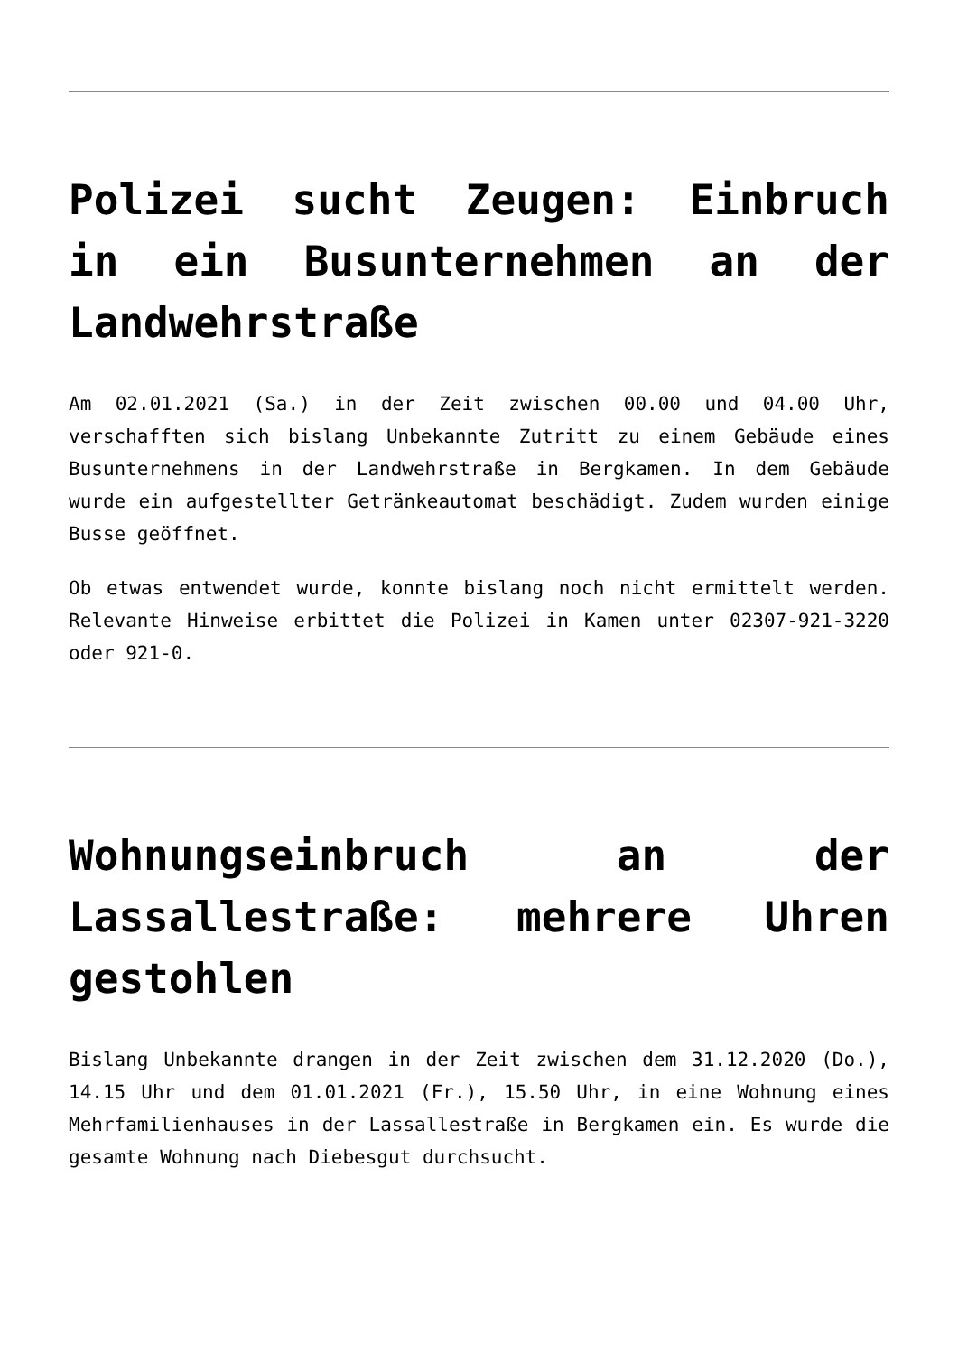Polizei sucht Zeugen: Einbruch in ein Busunternehmen an der Landwehrstraße
Am 02.01.2021 (Sa.) in der Zeit zwischen 00.00 und 04.00 Uhr, verschafften sich bislang Unbekannte Zutritt zu einem Gebäude eines Busunternehmens in der Landwehrstraße in Bergkamen. In dem Gebäude wurde ein aufgestellter Getränkeautomat beschädigt. Zudem wurden einige Busse geöffnet.
Ob etwas entwendet wurde, konnte bislang noch nicht ermittelt werden. Relevante Hinweise erbittet die Polizei in Kamen unter 02307-921-3220 oder 921-0.
Wohnungseinbruch an der Lassallestraße: mehrere Uhren gestohlen
Bislang Unbekannte drangen in der Zeit zwischen dem 31.12.2020 (Do.), 14.15 Uhr und dem 01.01.2021 (Fr.), 15.50 Uhr, in eine Wohnung eines Mehrfamilienhauses in der Lassallestraße in Bergkamen ein. Es wurde die gesamte Wohnung nach Diebesgut durchsucht.